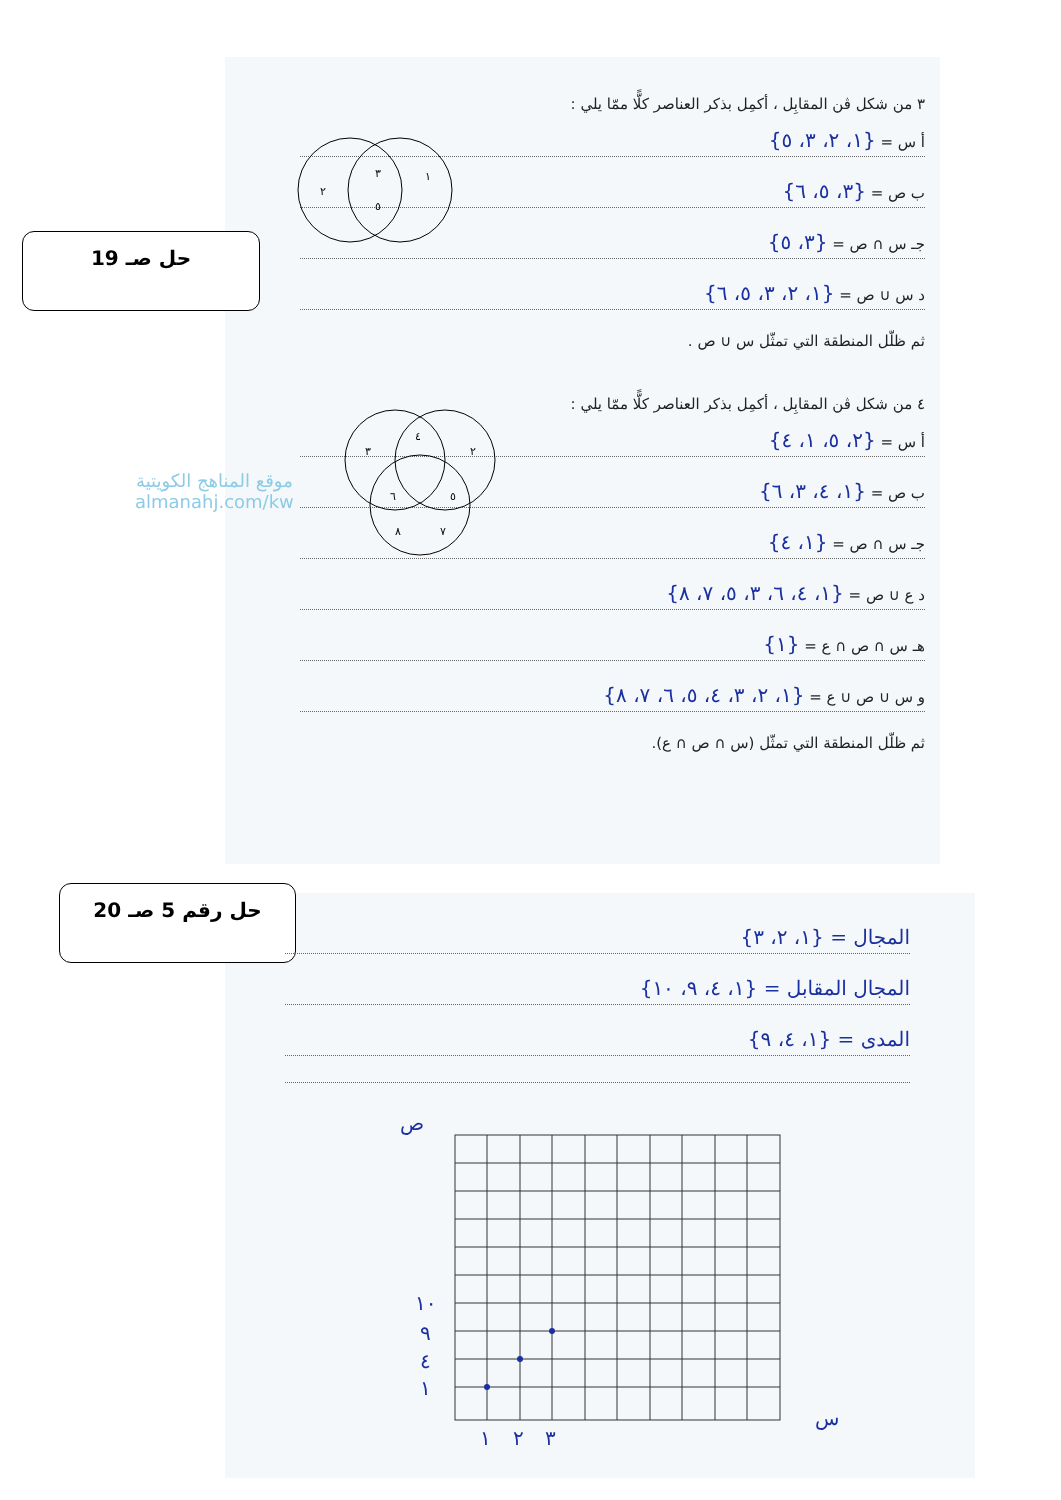حل صـ 19
حل رقم 5 صـ 20
٣ من شكل ڤن المقابِل ، أكمِل بذكر العناصر كلًّا ممّا يلي :
أ س = {١، ٢، ٣، ٥}
ب ص = {٣، ٥، ٦}
جـ س ∩ ص = {٣، ٥}
د س ∪ ص = {١، ٢، ٣، ٥، ٦}
ثم ظلّل المنطقة التي تمثّل س ∪ ص .
٣
٥
١
٢
٤ من شكل ڤن المقابِل ، أكمِل بذكر العناصر كلًّا ممّا يلي :
أ س = {٢، ٥، ١، ٤}
ب ص = {١، ٤، ٣، ٦}
جـ س ∩ ص = {١، ٤}
د ع ∪ ص = {١، ٤، ٦، ٣، ٥، ٧، ٨}
هـ س ∩ ص ∩ ع = {١}
و س ∪ ص ∪ ع = {١، ٢، ٣، ٤، ٥، ٦، ٧، ٨}
ثم ظلّل المنطقة التي تمثّل (س ∩ ص ∩ ع).
٣
٤
٢
٦
٥
٨
٧
موقع المناهج الكويتية
almanahj.com/kw
المجال = {١، ٢، ٣}
المجال المقابل = {١، ٤، ٩، ١٠}
المدى = {١، ٤، ٩}
ص
س
١٠
٩
٤
١
١
٢
٣